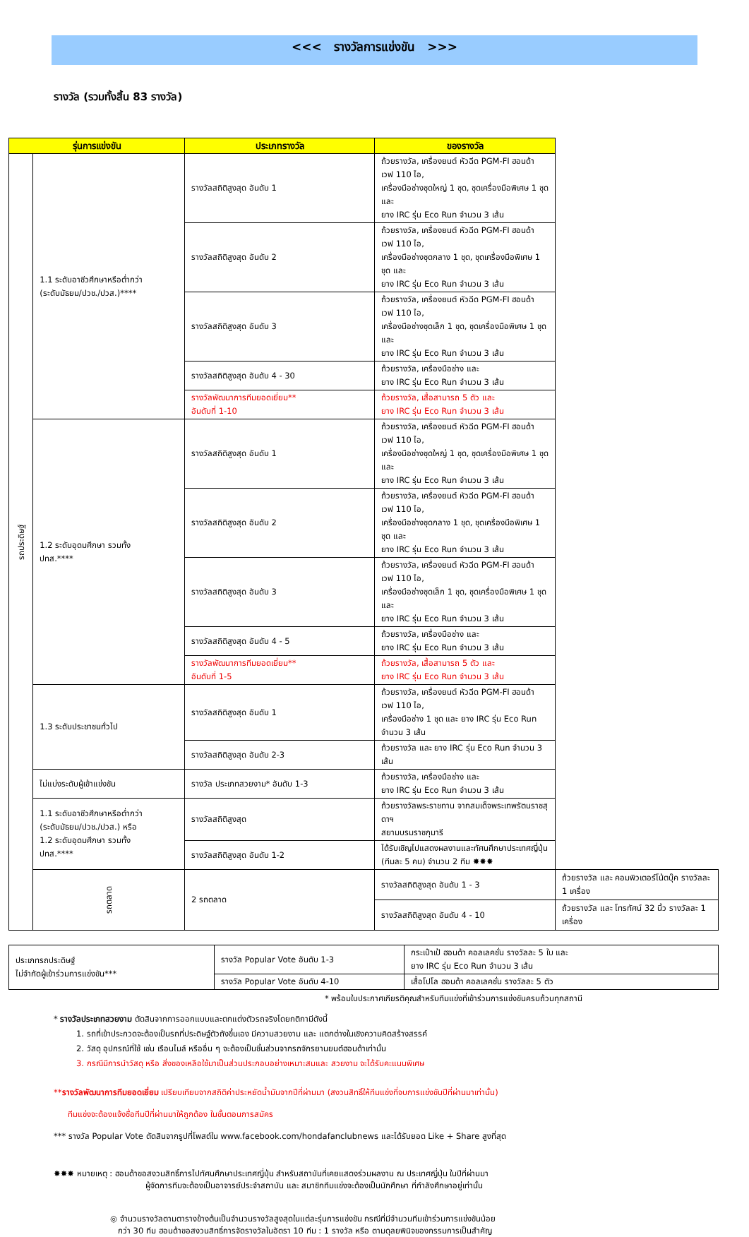<<< รางวัลการแข่งขัน >>>
รางวัล (รวมทั้งสิ้น 83 รางวัล)
| รุ่นการแข่งขัน | | ประเภทรางวัล | ของรางวัล | |
| --- | --- | --- | --- | --- |
| รถประดิษฐ์ | 1.1 ระดับอาชีวศึกษาหรือต่ำกว่า (ระดับมัธยม/ปวช./ปวส.)**** | รางวัลสถิติสูงสุด อันดับ 1 | ถ้วยรางวัล, เครื่องยนต์ หัวฉีด PGM-FI ฮอนด้า เวฟ 110 ไอ, เครื่องมือช่างชุดใหญ่ 1 ชุด, ชุดเครื่องมือพิเศษ 1 ชุด และ ยาง IRC รุ่น Eco Run จำนวน 3 เส้น | |
| | | รางวัลสถิติสูงสุด อันดับ 2 | ถ้วยรางวัล, เครื่องยนต์ หัวฉีด PGM-FI ฮอนด้า เวฟ 110 ไอ, เครื่องมือช่างชุดกลาง 1 ชุด, ชุดเครื่องมือพิเศษ 1 ชุด และ ยาง IRC รุ่น Eco Run จำนวน 3 เส้น | |
| | | รางวัลสถิติสูงสุด อันดับ 3 | ถ้วยรางวัล, เครื่องยนต์ หัวฉีด PGM-FI ฮอนด้า เวฟ 110 ไอ, เครื่องมือช่างชุดเล็ก 1 ชุด, ชุดเครื่องมือพิเศษ 1 ชุด และ ยาง IRC รุ่น Eco Run จำนวน 3 เส้น | |
| | | รางวัลสถิติสูงสุด อันดับ 4 - 30 | ถ้วยรางวัล, เครื่องมือช่าง และ ยาง IRC รุ่น Eco Run จำนวน 3 เส้น | |
| | | รางวัลพัฒนาการทีมยอดเยี่ยม** อันดับที่ 1-10 | ถ้วยรางวัล, เสื้อสามารถ 5 ตัว และ ยาง IRC รุ่น Eco Run จำนวน 3 เส้น | |
| | 1.2 ระดับอุดมศึกษา รวมทั้ง ปทส.**** | รางวัลสถิติสูงสุด อันดับ 1 | ถ้วยรางวัล, เครื่องยนต์ หัวฉีด PGM-FI ฮอนด้า เวฟ 110 ไอ, เครื่องมือช่างชุดใหญ่ 1 ชุด, ชุดเครื่องมือพิเศษ 1 ชุด และ ยาง IRC รุ่น Eco Run จำนวน 3 เส้น | |
| | | รางวัลสถิติสูงสุด อันดับ 2 | ถ้วยรางวัล, เครื่องยนต์ หัวฉีด PGM-FI ฮอนด้า เวฟ 110 ไอ, เครื่องมือช่างชุดกลาง 1 ชุด, ชุดเครื่องมือพิเศษ 1 ชุด และ ยาง IRC รุ่น Eco Run จำนวน 3 เส้น | |
| | | รางวัลสถิติสูงสุด อันดับ 3 | ถ้วยรางวัล, เครื่องยนต์ หัวฉีด PGM-FI ฮอนด้า เวฟ 110 ไอ, เครื่องมือช่างชุดเล็ก 1 ชุด, ชุดเครื่องมือพิเศษ 1 ชุด และ ยาง IRC รุ่น Eco Run จำนวน 3 เส้น | |
| | | รางวัลสถิติสูงสุด อันดับ 4 - 5 | ถ้วยรางวัล, เครื่องมือช่าง และ ยาง IRC รุ่น Eco Run จำนวน 3 เส้น | |
| | | รางวัลพัฒนาการทีมยอดเยี่ยม** อันดับที่ 1-5 | ถ้วยรางวัล, เสื้อสามารถ 5 ตัว และ ยาง IRC รุ่น Eco Run จำนวน 3 เส้น | |
| | 1.3 ระดับประชาชนทั่วไป | รางวัลสถิติสูงสุด อันดับ 1 | ถ้วยรางวัล, เครื่องยนต์ หัวฉีด PGM-FI ฮอนด้า เวฟ 110 ไอ, เครื่องมือช่าง 1 ชุด และ ยาง IRC รุ่น Eco Run จำนวน 3 เส้น | |
| | | รางวัลสถิติสูงสุด อันดับ 2-3 | ถ้วยรางวัล และ ยาง IRC รุ่น Eco Run จำนวน 3 เส้น | |
| | ไม่แบ่งระดับผู้เข้าแข่งขัน | รางวัล ประเภทสวยงาม* อันดับ 1-3 | ถ้วยรางวัล, เครื่องมือช่าง และ ยาง IRC รุ่น Eco Run จำนวน 3 เส้น | |
| | 1.1 ระดับอาชีวศึกษาหรือต่ำกว่า (ระดับมัธยม/ปวช./ปวส.) หรือ 1.2 ระดับอุดมศึกษา รวมทั้ง ปทส.**** | รางวัลสถิติสูงสุด | ถ้วยรางวัลพระราชทาน จากสมเด็จพระเทพรัตนราชสุดาฯ สยามบรมราชกุมารี | |
| | | รางวัลสถิติสูงสุด อันดับ 1-2 | ได้รับเชิญไปแสดงผลงานและทัศนศึกษาประเทศญี่ปุ่น (ทีมละ 5 คน) จำนวน 2 ทีม ✸✸✸ | |
| | รถตลาด | 2 รถตลาด | รางวัลสถิติสูงสุด อันดับ 1 - 3 | ถ้วยรางวัล และ คอมพิวเตอร์โน้ตบุ๊ค รางวัลละ 1 เครื่อง |
| | | | รางวัลสถิติสูงสุด อันดับ 4 - 10 | ถ้วยรางวัล และ โทรทัศน์ 32 นิ้ว รางวัลละ 1 เครื่อง |
| ประเภทรถประดิษฐ์ ไม่จำกัดผู้เข้าร่วมการแข่งขัน*** | รางวัล Popular Vote อันดับ 1-3 | กระเป๋าเป้ ฮอนด้า คอลเลคชั่น รางวัลละ 5 ใบ และ ยาง IRC รุ่น Eco Run จำนวน 3 เส้น |
| | รางวัล Popular Vote อันดับ 4-10 | เสื้อโปโล ฮอนด้า คอลเลคชั่น รางวัลละ 5 ตัว |
* พร้อมใบประกาศเกียรติคุณสำหรับทีมแข่งที่เข้าร่วมการแข่งขันครบถ้วนทุกสถานี
* รางวัลประเภทสวยงาม ตัดสินจากการออกแบบและตกแต่งตัวรถจริงโดยกติกามีดังนี้
1. รถที่เข้าประกวดจะต้องเป็นรถที่ประดิษฐ์ตัวถังขึ้นเอง มีความสวยงาม และ แตกต่างในเชิงความคิดสร้างสรรค์
2. วัสดุ อุปกรณ์ที่ใช้ เช่น เรือนไมล์ หรืออื่น ๆ จะต้องเป็นชิ้นส่วนจากรถจักรยานยนต์ฮอนด้าเท่านั้น
3. กรณีมีการนำวัสดุ หรือ สิ่งของเหลือใช้มาเป็นส่วนประกอบอย่างเหมาะสมและ สวยงาม จะได้รับคะแนนพิเศษ
**รางวัลพัฒนาการทีมยอดเยี่ยม เปรียบเทียบจากสถิติค่าประหยัดน้ำมันจากปีที่ผ่านมา (สงวนสิทธิ์ให้ทีมแข่งที่จบการแข่งขันปีที่ผ่านมาเท่านั้น)
ทีมแข่งจะต้องแจ้งชื่อทีมปีที่ผ่านมาให้ถูกต้อง ในขั้นตอนการสมัคร
*** รางวัล Popular Vote ตัดสินจากรูปที่โพสต์ใน www.facebook.com/hondafanclubnews และได้รับยอด Like + Share สูงที่สุด
✸✸✸ หมายเหตุ : ฮอนด้าขอสงวนสิทธิ์การไปทัศนศึกษาประเทศญี่ปุ่น สำหรับสถาบันที่เคยแสดงร่วมผลงาน ณ ประเทศญี่ปุ่น ในปีที่ผ่านมา
ผู้จัดการทีมจะต้องเป็นอาจารย์ประจำสถาบัน และ สมาชิกทีมแข่งจะต้องเป็นนักศึกษา ที่กำลังศึกษาอยู่เท่านั้น
◎ จำนวนรางวัลตามตารางข้างต้นเป็นจำนวนรางวัลสูงสุดในแต่ละรุ่นการแข่งขัน กรณีที่มีจำนวนทีมเข้าร่วมการแข่งขันน้อย
กว่า 30 ทีม ฮอนด้าขอสงวนสิทธิ์การจัดรางวัลในอัตรา 10 ทีม : 1 รางวัล หรือ ตามดุลยพินิจของกรรมการเป็นสำคัญ